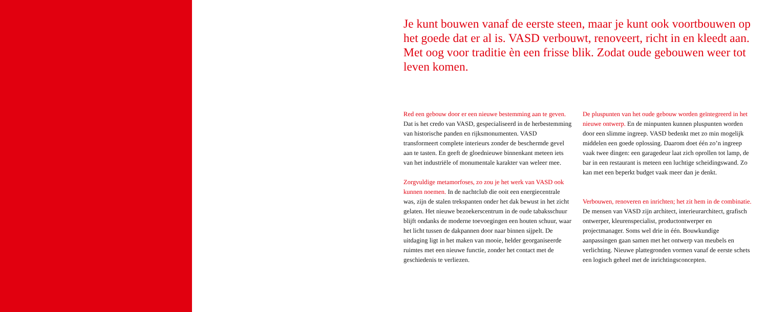Je kunt bouwen vanaf de eerste steen, maar je kunt ook voortbouwen op het goede dat er al is. VASD verbouwt, renoveert, richt in en kleedt aan. Met oog voor traditie èn een frisse blik. Zodat oude gebouwen weer tot leven komen.
Red een gebouw door er een nieuwe bestemming aan te geven. Dat is het credo van VASD, gespecialiseerd in de herbestemming van historische panden en rijksmonumenten. VASD transformeert complete interieurs zonder de beschermde gevel aan te tasten. En geeft de gloednieuwe binnenkant meteen iets van het industriële of monumentale karakter van weleer mee.
Zorgvuldige metamorfoses, zo zou je het werk van VASD ook kunnen noemen. In de nachtclub die ooit een energiecentrale was, zijn de stalen trekspanten onder het dak bewust in het zicht gelaten. Het nieuwe bezoekerscentrum in de oude tabaksschuur blijft ondanks de moderne toevoegingen een houten schuur, waar het licht tussen de dakpannen door naar binnen sijpelt. De uitdaging ligt in het maken van mooie, helder georganiseerde ruimtes met een nieuwe functie, zonder het contact met de geschiedenis te verliezen.
De pluspunten van het oude gebouw worden geïntegreerd in het nieuwe ontwerp. En de minpunten kunnen pluspunten worden door een slimme ingreep. VASD bedenkt met zo min mogelijk middelen een goede oplossing. Daarom doet één zo’n ingreep vaak twee dingen: een garagedeur laat zich oprollen tot lamp, de bar in een restaurant is meteen een luchtige scheidingswand. Zo kan met een beperkt budget vaak meer dan je denkt.
Verbouwen, renoveren en inrichten; het zit hem in de combinatie. De mensen van VASD zijn architect, interieurarchitect, grafisch ontwerper, kleurenspecialist, productontwerper en projectmanager. Soms wel drie in één. Bouwkundige aanpassingen gaan samen met het ontwerp van meubels en verlichting. Nieuwe plattegronden vormen vanaf de eerste schets een logisch geheel met de inrichtingsconcepten.